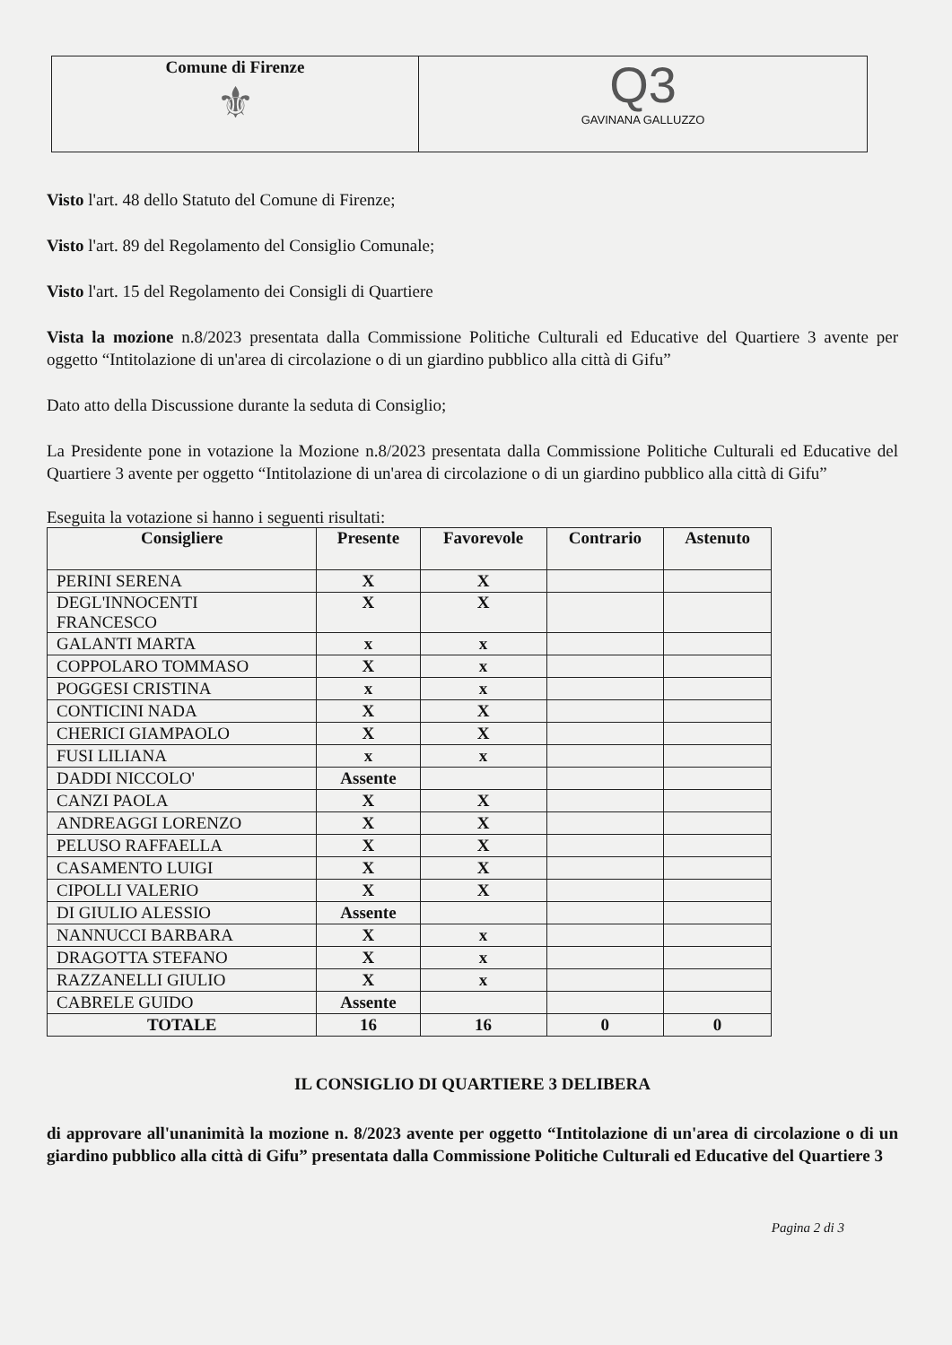| Comune di Firenze ⚜ | Q3 GAVINANA GALLUZZO |
Visto l'art. 48 dello Statuto del Comune di Firenze;
Visto l'art. 89 del Regolamento del Consiglio Comunale;
Visto l'art. 15 del Regolamento dei Consigli di Quartiere
Vista la mozione n.8/2023 presentata dalla Commissione Politiche Culturali ed Educative del Quartiere 3 avente per oggetto “Intitolazione di un'area di circolazione o di un giardino pubblico alla città di Gifu”
Dato atto della Discussione durante la seduta di Consiglio;
La Presidente pone in votazione la Mozione n.8/2023 presentata dalla Commissione Politiche Culturali ed Educative del Quartiere 3 avente per oggetto “Intitolazione di un'area di circolazione o di un giardino pubblico alla città di Gifu”
Eseguita la votazione si hanno i seguenti risultati:
| Consigliere | Presente | Favorevole | Contrario | Astenuto |
| --- | --- | --- | --- | --- |
| PERINI SERENA | X | X | | |
| DEGL'INNOCENTI FRANCESCO | X | X | | |
| GALANTI MARTA | x | x | | |
| COPPOLARO TOMMASO | X | x | | |
| POGGESI CRISTINA | x | x | | |
| CONTICINI NADA | X | X | | |
| CHERICI GIAMPAOLO | X | X | | |
| FUSI LILIANA | x | x | | |
| DADDI NICCOLO' | Assente | | | |
| CANZI PAOLA | X | X | | |
| ANDREAGGI LORENZO | X | X | | |
| PELUSO RAFFAELLA | X | X | | |
| CASAMENTO LUIGI | X | X | | |
| CIPOLLI VALERIO | X | X | | |
| DI GIULIO ALESSIO | Assente | | | |
| NANNUCCI BARBARA | X | x | | |
| DRAGOTTA STEFANO | X | x | | |
| RAZZANELLI GIULIO | X | x | | |
| CABRELE GUIDO | Assente | | | |
| TOTALE | 16 | 16 | 0 | 0 |
IL CONSIGLIO DI QUARTIERE 3 DELIBERA
di approvare all'unanimità la mozione n. 8/2023 avente per oggetto “Intitolazione di un'area di circolazione o di un giardino pubblico alla città di Gifu” presentata dalla Commissione Politiche Culturali ed Educative del Quartiere 3
Pagina 2 di 3